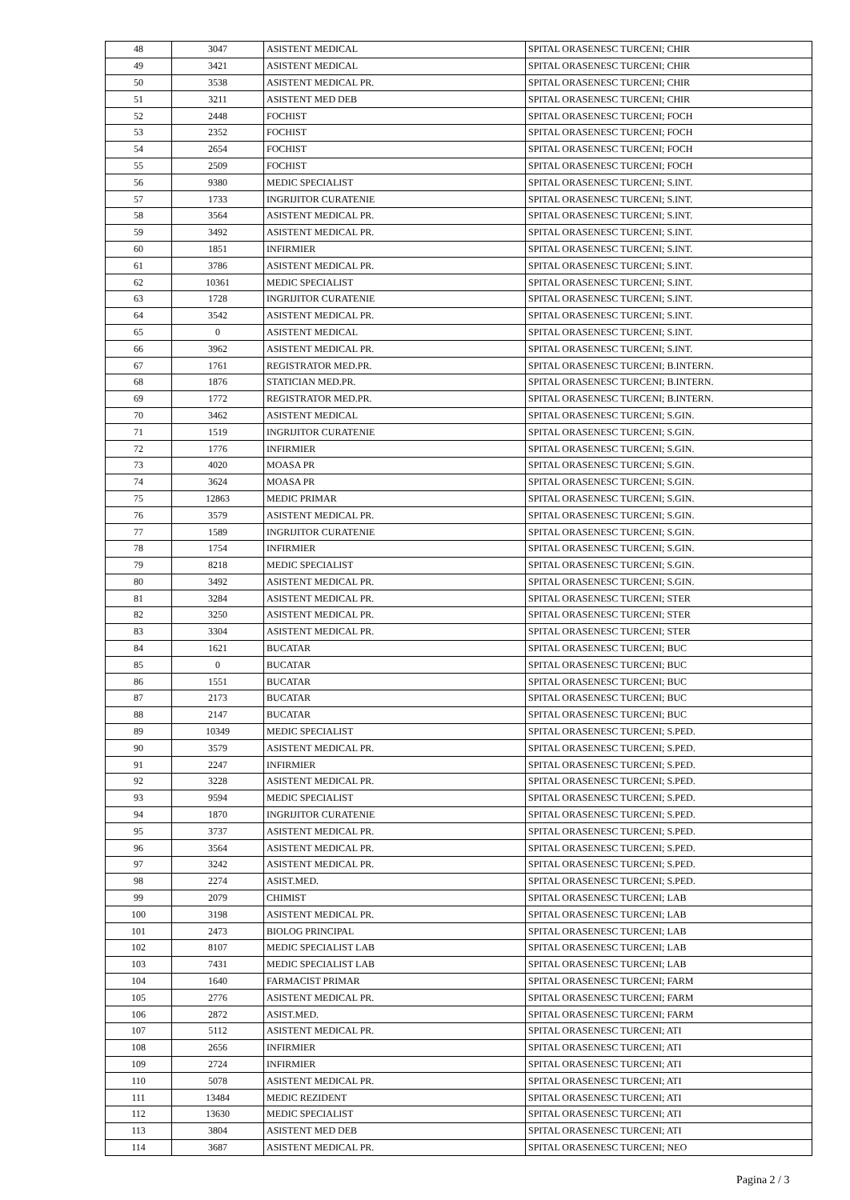| 48 | 3047 | ASISTENT MEDICAL | SPITAL ORASENESC TURCENI; CHIR |
| 49 | 3421 | ASISTENT MEDICAL | SPITAL ORASENESC TURCENI; CHIR |
| 50 | 3538 | ASISTENT MEDICAL PR. | SPITAL ORASENESC TURCENI; CHIR |
| 51 | 3211 | ASISTENT MED DEB | SPITAL ORASENESC TURCENI; CHIR |
| 52 | 2448 | FOCHIST | SPITAL ORASENESC TURCENI; FOCH |
| 53 | 2352 | FOCHIST | SPITAL ORASENESC TURCENI; FOCH |
| 54 | 2654 | FOCHIST | SPITAL ORASENESC TURCENI; FOCH |
| 55 | 2509 | FOCHIST | SPITAL ORASENESC TURCENI; FOCH |
| 56 | 9380 | MEDIC SPECIALIST | SPITAL ORASENESC TURCENI; S.INT. |
| 57 | 1733 | INGRIJITOR CURATENIE | SPITAL ORASENESC TURCENI; S.INT. |
| 58 | 3564 | ASISTENT MEDICAL PR. | SPITAL ORASENESC TURCENI; S.INT. |
| 59 | 3492 | ASISTENT MEDICAL PR. | SPITAL ORASENESC TURCENI; S.INT. |
| 60 | 1851 | INFIRMIER | SPITAL ORASENESC TURCENI; S.INT. |
| 61 | 3786 | ASISTENT MEDICAL PR. | SPITAL ORASENESC TURCENI; S.INT. |
| 62 | 10361 | MEDIC SPECIALIST | SPITAL ORASENESC TURCENI; S.INT. |
| 63 | 1728 | INGRIJITOR CURATENIE | SPITAL ORASENESC TURCENI; S.INT. |
| 64 | 3542 | ASISTENT MEDICAL PR. | SPITAL ORASENESC TURCENI; S.INT. |
| 65 | 0 | ASISTENT MEDICAL | SPITAL ORASENESC TURCENI; S.INT. |
| 66 | 3962 | ASISTENT MEDICAL PR. | SPITAL ORASENESC TURCENI; S.INT. |
| 67 | 1761 | REGISTRATOR MED.PR. | SPITAL ORASENESC TURCENI; B.INTERN. |
| 68 | 1876 | STATICIAN MED.PR. | SPITAL ORASENESC TURCENI; B.INTERN. |
| 69 | 1772 | REGISTRATOR MED.PR. | SPITAL ORASENESC TURCENI; B.INTERN. |
| 70 | 3462 | ASISTENT MEDICAL | SPITAL ORASENESC TURCENI; S.GIN. |
| 71 | 1519 | INGRIJITOR CURATENIE | SPITAL ORASENESC TURCENI; S.GIN. |
| 72 | 1776 | INFIRMIER | SPITAL ORASENESC TURCENI; S.GIN. |
| 73 | 4020 | MOASA PR | SPITAL ORASENESC TURCENI; S.GIN. |
| 74 | 3624 | MOASA PR | SPITAL ORASENESC TURCENI; S.GIN. |
| 75 | 12863 | MEDIC PRIMAR | SPITAL ORASENESC TURCENI; S.GIN. |
| 76 | 3579 | ASISTENT MEDICAL PR. | SPITAL ORASENESC TURCENI; S.GIN. |
| 77 | 1589 | INGRIJITOR CURATENIE | SPITAL ORASENESC TURCENI; S.GIN. |
| 78 | 1754 | INFIRMIER | SPITAL ORASENESC TURCENI; S.GIN. |
| 79 | 8218 | MEDIC SPECIALIST | SPITAL ORASENESC TURCENI; S.GIN. |
| 80 | 3492 | ASISTENT MEDICAL PR. | SPITAL ORASENESC TURCENI; S.GIN. |
| 81 | 3284 | ASISTENT MEDICAL PR. | SPITAL ORASENESC TURCENI; STER |
| 82 | 3250 | ASISTENT MEDICAL PR. | SPITAL ORASENESC TURCENI; STER |
| 83 | 3304 | ASISTENT MEDICAL PR. | SPITAL ORASENESC TURCENI; STER |
| 84 | 1621 | BUCATAR | SPITAL ORASENESC TURCENI; BUC |
| 85 | 0 | BUCATAR | SPITAL ORASENESC TURCENI; BUC |
| 86 | 1551 | BUCATAR | SPITAL ORASENESC TURCENI; BUC |
| 87 | 2173 | BUCATAR | SPITAL ORASENESC TURCENI; BUC |
| 88 | 2147 | BUCATAR | SPITAL ORASENESC TURCENI; BUC |
| 89 | 10349 | MEDIC SPECIALIST | SPITAL ORASENESC TURCENI; S.PED. |
| 90 | 3579 | ASISTENT MEDICAL PR. | SPITAL ORASENESC TURCENI; S.PED. |
| 91 | 2247 | INFIRMIER | SPITAL ORASENESC TURCENI; S.PED. |
| 92 | 3228 | ASISTENT MEDICAL PR. | SPITAL ORASENESC TURCENI; S.PED. |
| 93 | 9594 | MEDIC SPECIALIST | SPITAL ORASENESC TURCENI; S.PED. |
| 94 | 1870 | INGRIJITOR CURATENIE | SPITAL ORASENESC TURCENI; S.PED. |
| 95 | 3737 | ASISTENT MEDICAL PR. | SPITAL ORASENESC TURCENI; S.PED. |
| 96 | 3564 | ASISTENT MEDICAL PR. | SPITAL ORASENESC TURCENI; S.PED. |
| 97 | 3242 | ASISTENT MEDICAL PR. | SPITAL ORASENESC TURCENI; S.PED. |
| 98 | 2274 | ASIST.MED. | SPITAL ORASENESC TURCENI; S.PED. |
| 99 | 2079 | CHIMIST | SPITAL ORASENESC TURCENI; LAB |
| 100 | 3198 | ASISTENT MEDICAL PR. | SPITAL ORASENESC TURCENI; LAB |
| 101 | 2473 | BIOLOG PRINCIPAL | SPITAL ORASENESC TURCENI; LAB |
| 102 | 8107 | MEDIC SPECIALIST LAB | SPITAL ORASENESC TURCENI; LAB |
| 103 | 7431 | MEDIC SPECIALIST LAB | SPITAL ORASENESC TURCENI; LAB |
| 104 | 1640 | FARMACIST PRIMAR | SPITAL ORASENESC TURCENI; FARM |
| 105 | 2776 | ASISTENT MEDICAL PR. | SPITAL ORASENESC TURCENI; FARM |
| 106 | 2872 | ASIST.MED. | SPITAL ORASENESC TURCENI; FARM |
| 107 | 5112 | ASISTENT MEDICAL PR. | SPITAL ORASENESC TURCENI; ATI |
| 108 | 2656 | INFIRMIER | SPITAL ORASENESC TURCENI; ATI |
| 109 | 2724 | INFIRMIER | SPITAL ORASENESC TURCENI; ATI |
| 110 | 5078 | ASISTENT MEDICAL PR. | SPITAL ORASENESC TURCENI; ATI |
| 111 | 13484 | MEDIC REZIDENT | SPITAL ORASENESC TURCENI; ATI |
| 112 | 13630 | MEDIC SPECIALIST | SPITAL ORASENESC TURCENI; ATI |
| 113 | 3804 | ASISTENT MED DEB | SPITAL ORASENESC TURCENI; ATI |
| 114 | 3687 | ASISTENT MEDICAL PR. | SPITAL ORASENESC TURCENI; NEO |
Pagina 2 / 3